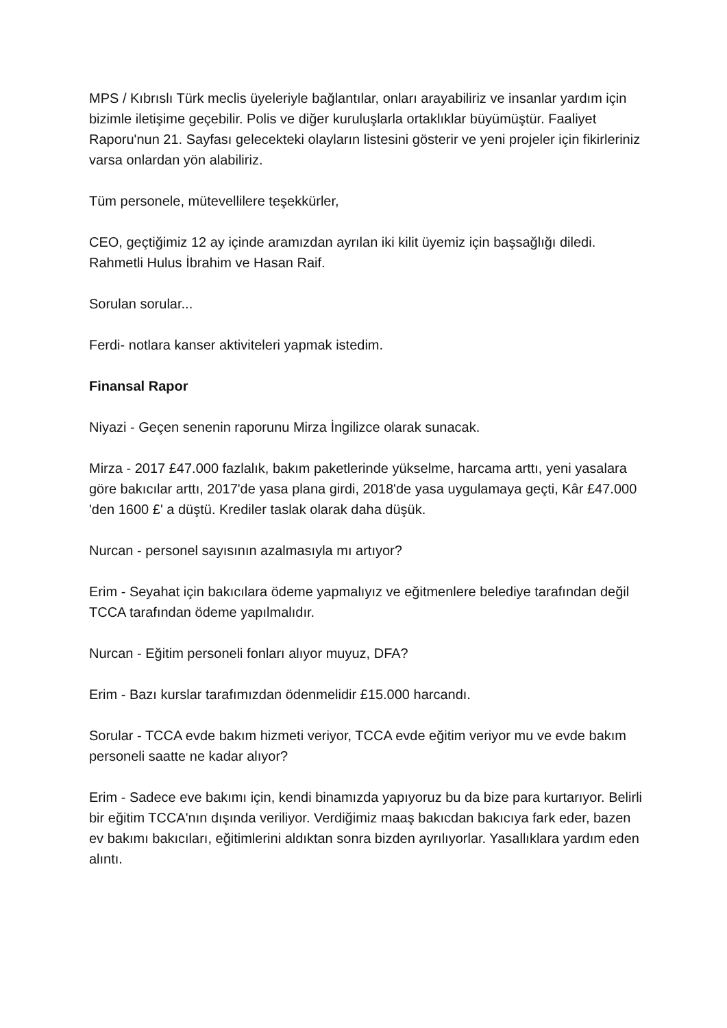MPS / Kıbrıslı Türk meclis üyeleriyle bağlantılar, onları arayabiliriz ve insanlar yardım için bizimle iletişime geçebilir. Polis ve diğer kuruluşlarla ortaklıklar büyümüştür. Faaliyet Raporu'nun 21. Sayfası gelecekteki olayların listesini gösterir ve yeni projeler için fikirleriniz varsa onlardan yön alabiliriz.
Tüm personele, mütevellilere teşekkürler,
CEO, geçtiğimiz 12 ay içinde aramızdan ayrılan iki kilit üyemiz için başsağlığı diledi. Rahmetli Hulus İbrahim ve Hasan Raif.
Sorulan sorular...
Ferdi- notlara kanser aktiviteleri yapmak istedim.
Finansal Rapor
Niyazi - Geçen senenin raporunu Mirza İngilizce olarak sunacak.
Mirza - 2017 £47.000 fazlalık, bakım paketlerinde yükselme, harcama arttı, yeni yasalara göre bakıcılar arttı, 2017'de yasa plana girdi, 2018'de yasa uygulamaya geçti, Kâr £47.000 'den 1600 £' a düştü. Krediler taslak olarak daha düşük.
Nurcan - personel sayısının azalmasıyla mı artıyor?
Erim - Seyahat için bakıcılara ödeme yapmalıyız ve eğitmenlere belediye tarafından değil TCCA tarafından ödeme yapılmalıdır.
Nurcan - Eğitim personeli fonları alıyor muyuz, DFA?
Erim - Bazı kurslar tarafımızdan ödenmelidir £15.000 harcandı.
Sorular - TCCA evde bakım hizmeti veriyor, TCCA evde eğitim veriyor mu ve evde bakım personeli saatte ne kadar alıyor?
Erim - Sadece eve bakımı için, kendi binamızda yapıyoruz bu da bize para kurtarıyor. Belirli bir eğitim TCCA'nın dışında veriliyor. Verdiğimiz maaş bakıcdan bakıcıya fark eder, bazen ev bakımı bakıcıları, eğitimlerini aldıktan sonra bizden ayrılıyorlar. Yasallıklara yardım eden alıntı.